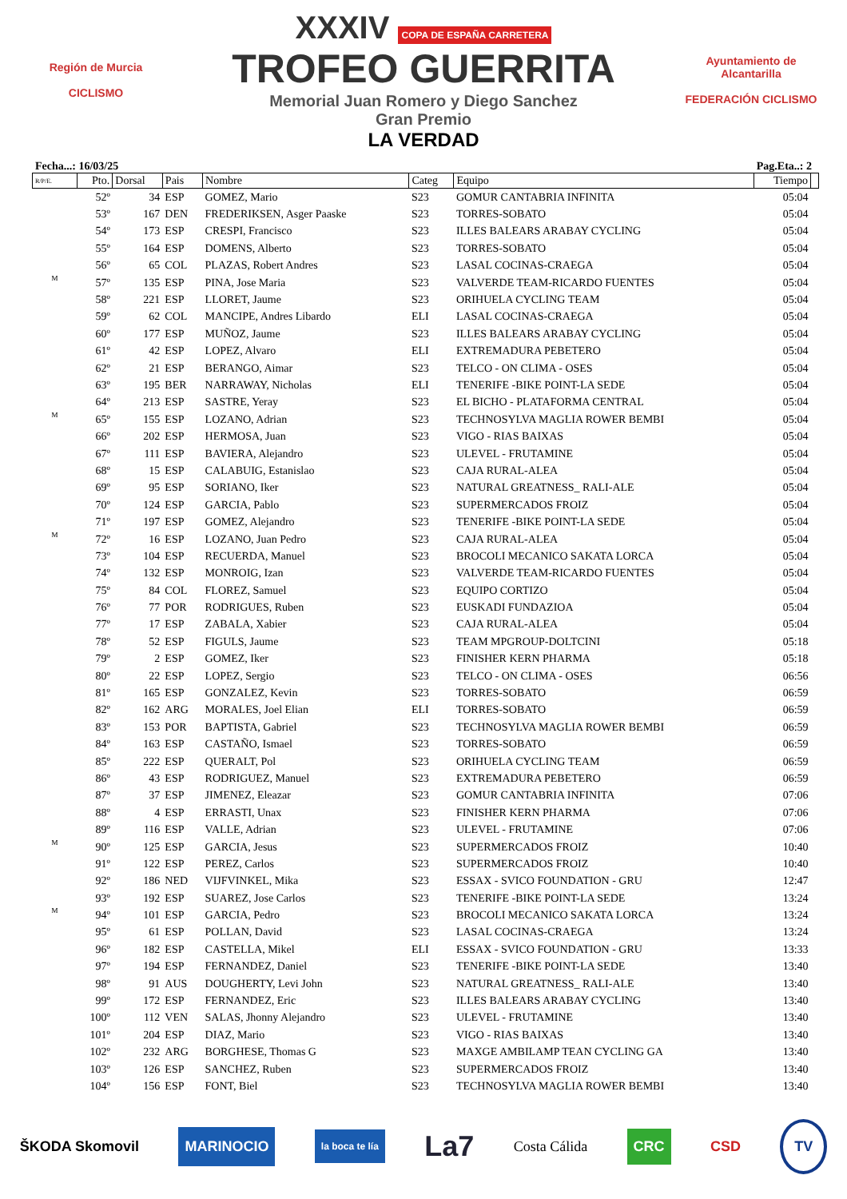Región de Murcia
CICLISMO
XXXIV COPA DE ESPAÑA CARRETERA
TROFEO GUERRITA
Memorial Juan Romero y Diego Sanchez
Gran Premio
LA VERDAD
Ayuntamiento de Alcantarilla
FEDERACIÓN CICLISMO
Fecha...: 16/03/25 Pag.Eta..: 2
| R/P/E. | Pto. | Dorsal | Pais | Nombre | Categ | Equipo | Tiempo | |
| --- | --- | --- | --- | --- | --- | --- | --- | --- |
| | 52º | 34 | ESP | GOMEZ, Mario | S23 | GOMUR CANTABRIA INFINITA | 05:04 | |
| | 53º | 167 | DEN | FREDERIKSEN, Asger Paaske | S23 | TORRES-SOBATO | 05:04 | |
| | 54º | 173 | ESP | CRESPI, Francisco | S23 | ILLES BALEARS ARABAY CYCLING | 05:04 | |
| | 55º | 164 | ESP | DOMENS, Alberto | S23 | TORRES-SOBATO | 05:04 | |
| | 56º | 65 | COL | PLAZAS, Robert Andres | S23 | LASAL COCINAS-CRAEGA | 05:04 | |
| M | 57º | 135 | ESP | PINA, Jose Maria | S23 | VALVERDE TEAM-RICARDO FUENTES | 05:04 | |
| | 58º | 221 | ESP | LLORET, Jaume | S23 | ORIHUELA CYCLING TEAM | 05:04 | |
| | 59º | 62 | COL | MANCIPE, Andres Libardo | ELI | LASAL COCINAS-CRAEGA | 05:04 | |
| | 60º | 177 | ESP | MUÑOZ, Jaume | S23 | ILLES BALEARS ARABAY CYCLING | 05:04 | |
| | 61º | 42 | ESP | LOPEZ, Alvaro | ELI | EXTREMADURA PEBETERO | 05:04 | |
| | 62º | 21 | ESP | BERANGO, Aimar | S23 | TELCO - ON CLIMA - OSES | 05:04 | |
| | 63º | 195 | BER | NARRAWAY, Nicholas | ELI | TENERIFE -BIKE POINT-LA SEDE | 05:04 | |
| | 64º | 213 | ESP | SASTRE, Yeray | S23 | EL BICHO - PLATAFORMA CENTRAL | 05:04 | |
| M | 65º | 155 | ESP | LOZANO, Adrian | S23 | TECHNOSYLVA MAGLIA ROWER BEMBI | 05:04 | |
| | 66º | 202 | ESP | HERMOSA, Juan | S23 | VIGO - RIAS BAIXAS | 05:04 | |
| | 67º | 111 | ESP | BAVIERA, Alejandro | S23 | ULEVEL - FRUTAMINE | 05:04 | |
| | 68º | 15 | ESP | CALABUIG, Estanislao | S23 | CAJA RURAL-ALEA | 05:04 | |
| | 69º | 95 | ESP | SORIANO, Iker | S23 | NATURAL GREATNESS_ RALI-ALE | 05:04 | |
| | 70º | 124 | ESP | GARCIA, Pablo | S23 | SUPERMERCADOS FROIZ | 05:04 | |
| | 71º | 197 | ESP | GOMEZ, Alejandro | S23 | TENERIFE -BIKE POINT-LA SEDE | 05:04 | |
| M | 72º | 16 | ESP | LOZANO, Juan Pedro | S23 | CAJA RURAL-ALEA | 05:04 | |
| | 73º | 104 | ESP | RECUERDA, Manuel | S23 | BROCOLI MECANICO SAKATA LORCA | 05:04 | |
| | 74º | 132 | ESP | MONROIG, Izan | S23 | VALVERDE TEAM-RICARDO FUENTES | 05:04 | |
| | 75º | 84 | COL | FLOREZ, Samuel | S23 | EQUIPO CORTIZO | 05:04 | |
| | 76º | 77 | POR | RODRIGUES, Ruben | S23 | EUSKADI FUNDAZIOA | 05:04 | |
| | 77º | 17 | ESP | ZABALA, Xabier | S23 | CAJA RURAL-ALEA | 05:04 | |
| | 78º | 52 | ESP | FIGULS, Jaume | S23 | TEAM MPGROUP-DOLTCINI | 05:18 | |
| | 79º | 2 | ESP | GOMEZ, Iker | S23 | FINISHER KERN PHARMA | 05:18 | |
| | 80º | 22 | ESP | LOPEZ, Sergio | S23 | TELCO - ON CLIMA - OSES | 06:56 | |
| | 81º | 165 | ESP | GONZALEZ, Kevin | S23 | TORRES-SOBATO | 06:59 | |
| | 82º | 162 | ARG | MORALES, Joel Elian | ELI | TORRES-SOBATO | 06:59 | |
| | 83º | 153 | POR | BAPTISTA, Gabriel | S23 | TECHNOSYLVA MAGLIA ROWER BEMBI | 06:59 | |
| | 84º | 163 | ESP | CASTAÑO, Ismael | S23 | TORRES-SOBATO | 06:59 | |
| | 85º | 222 | ESP | QUERALT, Pol | S23 | ORIHUELA CYCLING TEAM | 06:59 | |
| | 86º | 43 | ESP | RODRIGUEZ, Manuel | S23 | EXTREMADURA PEBETERO | 06:59 | |
| | 87º | 37 | ESP | JIMENEZ, Eleazar | S23 | GOMUR CANTABRIA INFINITA | 07:06 | |
| | 88º | 4 | ESP | ERRASTI, Unax | S23 | FINISHER KERN PHARMA | 07:06 | |
| | 89º | 116 | ESP | VALLE, Adrian | S23 | ULEVEL - FRUTAMINE | 07:06 | |
| M | 90º | 125 | ESP | GARCIA, Jesus | S23 | SUPERMERCADOS FROIZ | 10:40 | |
| | 91º | 122 | ESP | PEREZ, Carlos | S23 | SUPERMERCADOS FROIZ | 10:40 | |
| | 92º | 186 | NED | VIJFVINKEL, Mika | S23 | ESSAX - SVICO FOUNDATION - GRU | 12:47 | |
| | 93º | 192 | ESP | SUAREZ, Jose Carlos | S23 | TENERIFE -BIKE POINT-LA SEDE | 13:24 | |
| M | 94º | 101 | ESP | GARCIA, Pedro | S23 | BROCOLI MECANICO SAKATA LORCA | 13:24 | |
| | 95º | 61 | ESP | POLLAN, David | S23 | LASAL COCINAS-CRAEGA | 13:24 | |
| | 96º | 182 | ESP | CASTELLA, Mikel | ELI | ESSAX - SVICO FOUNDATION - GRU | 13:33 | |
| | 97º | 194 | ESP | FERNANDEZ, Daniel | S23 | TENERIFE -BIKE POINT-LA SEDE | 13:40 | |
| | 98º | 91 | AUS | DOUGHERTY, Levi John | S23 | NATURAL GREATNESS_ RALI-ALE | 13:40 | |
| | 99º | 172 | ESP | FERNANDEZ, Eric | S23 | ILLES BALEARS ARABAY CYCLING | 13:40 | |
| | 100º | 112 | VEN | SALAS, Jhonny Alejandro | S23 | ULEVEL - FRUTAMINE | 13:40 | |
| | 101º | 204 | ESP | DIAZ, Mario | S23 | VIGO - RIAS BAIXAS | 13:40 | |
| | 102º | 232 | ARG | BORGHESE, Thomas G | S23 | MAXGE AMBILAMP TEAN CYCLING GA | 13:40 | |
| | 103º | 126 | ESP | SANCHEZ, Ruben | S23 | SUPERMERCADOS FROIZ | 13:40 | |
| | 104º | 156 | ESP | FONT, Biel | S23 | TECHNOSYLVA MAGLIA ROWER BEMBI | 13:40 | |
ŠKODA Skomovil MARINOCIO la boca te lía La7 Costa Cálida CRC CSD TV